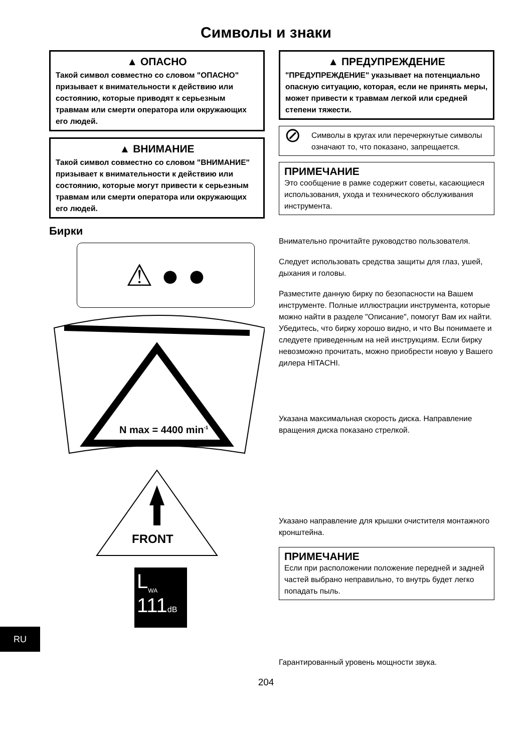Символы и знаки
▲ ОПАСНО
Такой символ совместно со словом "ОПАСНО" призывает к внимательности к действию или состоянию, которые приводят к серьезным травмам или смерти оператора или окружающих его людей.
▲ ВНИМАНИЕ
Такой символ совместно со словом "ВНИМАНИЕ" призывает к внимательности к действию или состоянию, которые могут привести к серьезным травмам или смерти оператора или окружающих его людей.
Бирки
⚠ ● ●
N max = 4400 min-1
FRONT
L<sub>WA</sub>
111dB
▲ ПРЕДУПРЕЖДЕНИЕ
"ПРЕДУПРЕЖДЕНИЕ" указывает на потенциально опасную ситуацию, которая, если не принять меры, может привести к травмам легкой или средней степени тяжести.
⊘ Символы в кругах или перечеркнутые символы означают то, что показано, запрещается.
ПРИМЕЧАНИЕ
Это сообщение в рамке содержит советы, касающиеся использования, ухода и технического обслуживания инструмента.
Внимательно прочитайте руководство пользователя.
Следует использовать средства защиты для глаз, ушей, дыхания и головы.
Разместите данную бирку по безопасности на Вашем инструменте. Полные иллюстрации инструмента, которые можно найти в разделе "Описание", помогут Вам их найти. Убедитесь, что бирку хорошо видно, и что Вы понимаете и следуете приведенным на ней инструкциям. Если бирку невозможно прочитать, можно приобрести новую у Вашего дилера HITACHI.
Указана максимальная скорость диска. Направление вращения диска показано стрелкой.
Указано направление для крышки очистителя монтажного кронштейна.
ПРИМЕЧАНИЕ
Если при расположении положение передней и задней частей выбрано неправильно, то внутрь будет легко попадать пыль.
Гарантированный уровень мощности звука.
RU
204